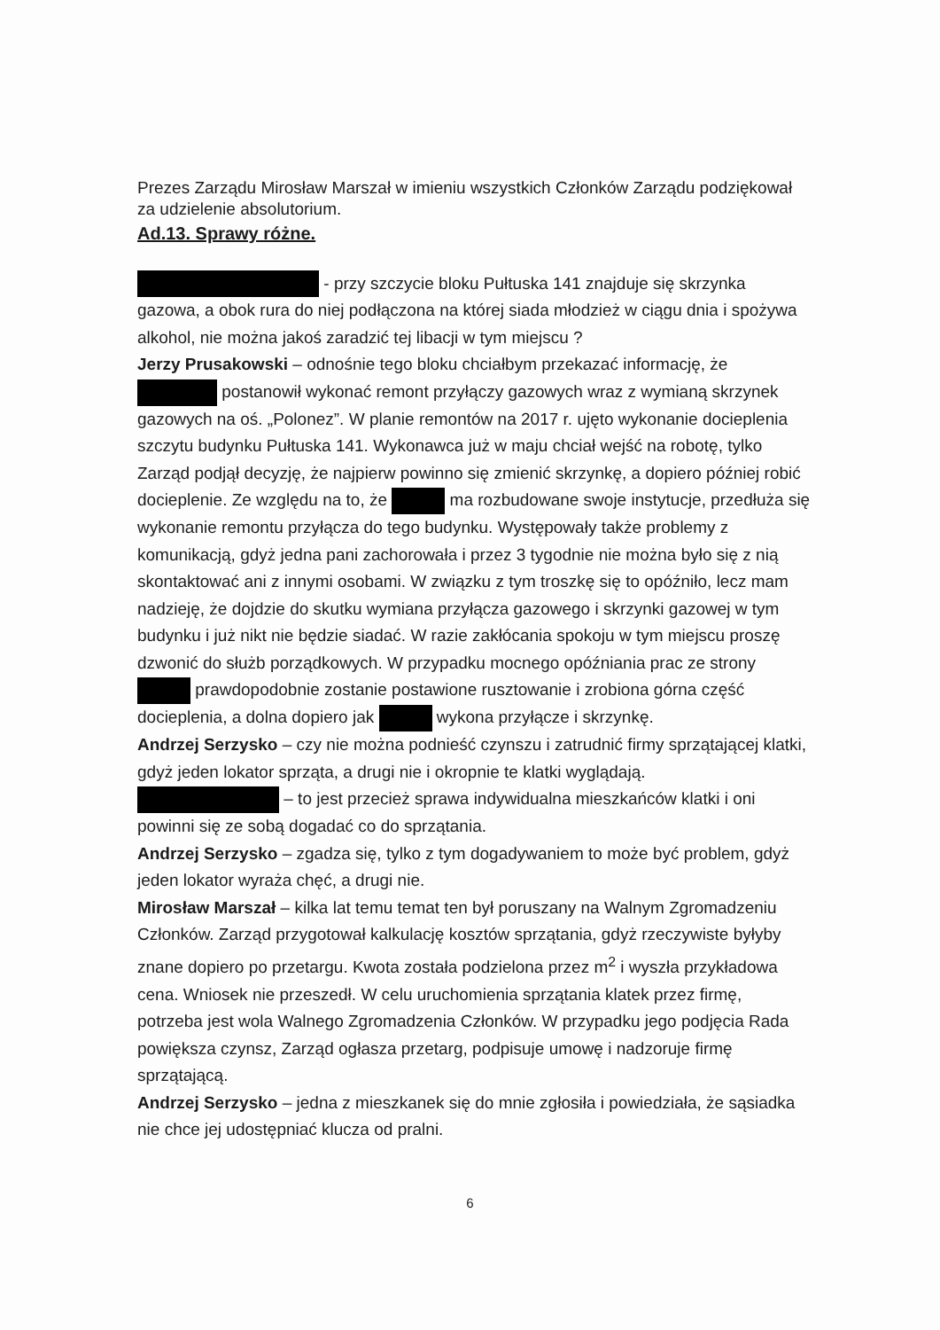Prezes Zarządu Mirosław Marszał w imieniu wszystkich Członków Zarządu podziękował za udzielenie absolutorium.
Ad.13. Sprawy różne.
- przy szczycie bloku Pułtuska 141 znajduje się skrzynka gazowa, a obok rura do niej podłączona na której siada młodzież w ciągu dnia i spożywa alkohol, nie można jakoś zaradzić tej libacji w tym miejscu ?
Jerzy Prusakowski – odnośnie tego bloku chciałbym przekazać informację, że postanowił wykonać remont przyłączy gazowych wraz z wymianą skrzynek gazowych na oś. „Polonez”. W planie remontów na 2017 r. ujęto wykonanie docieplenia szczytu budynku Pułtuska 141. Wykonawca już w maju chciał wejść na robotę, tylko Zarząd podjął decyzję, że najpierw powinno się zmienić skrzynkę, a dopiero później robić docieplenie. Ze względu na to, że ma rozbudowane swoje instytucje, przedłuża się wykonanie remontu przyłącza do tego budynku. Występowały także problemy z komunikacją, gdyż jedna pani zachorowała i przez 3 tygodnie nie można było się z nią skontaktować ani z innymi osobami. W związku z tym troszkę się to opóźniło, lecz mam nadzieję, że dojdzie do skutku wymiana przyłącza gazowego i skrzynki gazowej w tym budynku i już nikt nie będzie siadać. W razie zakłócania spokoju w tym miejscu proszę dzwonić do służb porządkowych. W przypadku mocnego opóźniania prac ze strony prawdopodobnie zostanie postawione rusztowanie i zrobiona górna część docieplenia, a dolna dopiero jak wykona przyłącze i skrzynkę.
Andrzej Serzysko – czy nie można podnieść czynszu i zatrudnić firmy sprzątającej klatki, gdyż jeden lokator sprząta, a drugi nie i okropnie te klatki wyglądają.
– to jest przecież sprawa indywidualna mieszkańców klatki i oni powinni się ze sobą dogadać co do sprzątania.
Andrzej Serzysko – zgadza się, tylko z tym dogadywaniem to może być problem, gdyż jeden lokator wyraża chęć, a drugi nie.
Mirosław Marszał – kilka lat temu temat ten był poruszany na Walnym Zgromadzeniu Członków. Zarząd przygotował kalkulację kosztów sprzątania, gdyż rzeczywiste byłyby znane dopiero po przetargu. Kwota została podzielona przez m<sup>2</sup> i wyszła przykładowa cena. Wniosek nie przeszedł. W celu uruchomienia sprzątania klatek przez firmę, potrzeba jest wola Walnego Zgromadzenia Członków. W przypadku jego podjęcia Rada powiększa czynsz, Zarząd ogłasza przetarg, podpisuje umowę i nadzoruje firmę sprzątającą.
Andrzej Serzysko – jedna z mieszkanek się do mnie zgłosiła i powiedziała, że sąsiadka nie chce jej udostępniać klucza od pralni.
6